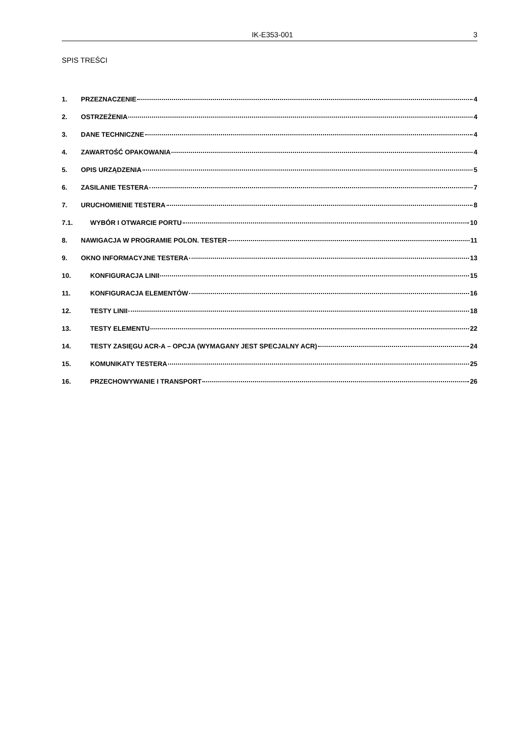IK-E353-001 3
SPIS TREŚCI
1. PRZEZNACZENIE 4
2. OSTRZEŻENIA 4
3. DANE TECHNICZNE 4
4. ZAWARTOŚĆ OPAKOWANIA 4
5. OPIS URZĄDZENIA 5
6. ZASILANIE TESTERA 7
7. URUCHOMIENIE TESTERA 8
7.1. WYBÓR I OTWARCIE PORTU 10
8. NAWIGACJA W PROGRAMIE POLON. TESTER 11
9. OKNO INFORMACYJNE TESTERA 13
10. KONFIGURACJA LINII 15
11. KONFIGURACJA ELEMENTÓW 16
12. TESTY LINII 18
13. TESTY ELEMENTU 22
14. TESTY ZASIĘGU ACR-A – OPCJA (WYMAGANY JEST SPECJALNY ACR) 24
15. KOMUNIKATY TESTERA 25
16. PRZECHOWYWANIE I TRANSPORT 26